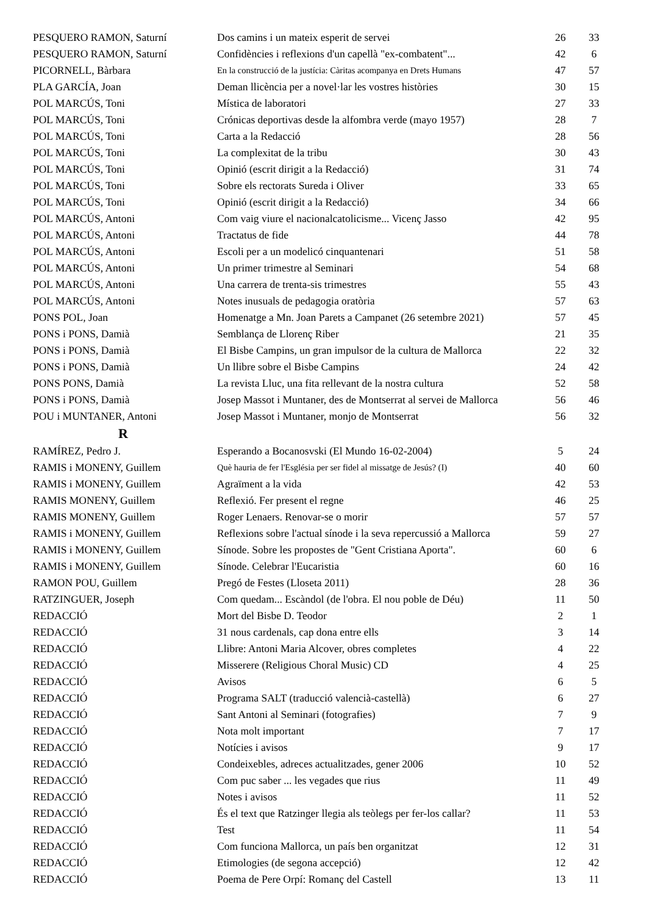| PESQUERO RAMON, Saturní | Dos camins i un mateix esperit de servei | 26 | 33 |
| PESQUERO RAMON, Saturní | Confidències i reflexions d'un capellà "ex-combatent"... | 42 | 6 |
| PICORNELL, Bàrbara | En la construcció de la justícia: Càritas acompanya en Drets Humans | 47 | 57 |
| PLA GARCÍA, Joan | Deman llicència per a novel·lar les vostres històries | 30 | 15 |
| POL MARCÚS, Toni | Mística de laboratori | 27 | 33 |
| POL MARCÚS, Toni | Crónicas deportivas desde la alfombra verde (mayo 1957) | 28 | 7 |
| POL MARCÚS, Toni | Carta a la Redacció | 28 | 56 |
| POL MARCÚS, Toni | La complexitat de la tribu | 30 | 43 |
| POL MARCÚS, Toni | Opinió (escrit dirigit a la Redacció) | 31 | 74 |
| POL MARCÚS, Toni | Sobre els rectorats Sureda i Oliver | 33 | 65 |
| POL MARCÚS, Toni | Opinió (escrit dirigit a la Redacció) | 34 | 66 |
| POL MARCÚS, Antoni | Com vaig viure el nacionalcatolicisme... Vicenç Jasso | 42 | 95 |
| POL MARCÚS, Antoni | Tractatus de fide | 44 | 78 |
| POL MARCÚS, Antoni | Escoli per a un modelicó cinquantenari | 51 | 58 |
| POL MARCÚS, Antoni | Un primer trimestre al Seminari | 54 | 68 |
| POL MARCÚS, Antoni | Una carrera de trenta-sis trimestres | 55 | 43 |
| POL MARCÚS, Antoni | Notes inusuals de pedagogia oratòria | 57 | 63 |
| PONS POL, Joan | Homenatge a Mn. Joan Parets a Campanet (26 setembre 2021) | 57 | 45 |
| PONS i PONS, Damià | Semblança de Llorenç Riber | 21 | 35 |
| PONS i PONS, Damià | El Bisbe Campins, un gran impulsor de la cultura de Mallorca | 22 | 32 |
| PONS i PONS, Damià | Un llibre sobre el Bisbe Campins | 24 | 42 |
| PONS PONS, Damià | La revista Lluc, una fita rellevant de la nostra cultura | 52 | 58 |
| PONS i PONS, Damià | Josep Massot i Muntaner, des de Montserrat al servei de Mallorca | 56 | 46 |
| POU i MUNTANER, Antoni | Josep Massot i Muntaner, monjo de Montserrat | 56 | 32 |
| R | | | |
| RAMÍREZ, Pedro J. | Esperando a Bocanosvski (El Mundo 16-02-2004) | 5 | 24 |
| RAMIS i MONENY, Guillem | Què hauria de fer l'Església per ser fidel al missatge de Jesús? (I) | 40 | 60 |
| RAMIS i MONENY, Guillem | Agraïment a la vida | 42 | 53 |
| RAMIS MONENY, Guillem | Reflexió. Fer present el regne | 46 | 25 |
| RAMIS MONENY, Guillem | Roger Lenaers. Renovar-se o morir | 57 | 57 |
| RAMIS i MONENY, Guillem | Reflexions sobre l'actual sínode i la seva repercussió a Mallorca | 59 | 27 |
| RAMIS i MONENY, Guillem | Sínode. Sobre les propostes de "Gent Cristiana Aporta". | 60 | 6 |
| RAMIS i MONENY, Guillem | Sínode. Celebrar l'Eucaristia | 60 | 16 |
| RAMON POU, Guillem | Pregó de Festes (Lloseta 2011) | 28 | 36 |
| RATZINGUER, Joseph | Com quedam... Escàndol (de l'obra. El nou poble de Déu) | 11 | 50 |
| REDACCIÓ | Mort del Bisbe D. Teodor | 2 | 1 |
| REDACCIÓ | 31 nous cardenals, cap dona entre ells | 3 | 14 |
| REDACCIÓ | Llibre: Antoni Maria Alcover, obres completes | 4 | 22 |
| REDACCIÓ | Misserere (Religious Choral Music) CD | 4 | 25 |
| REDACCIÓ | Avisos | 6 | 5 |
| REDACCIÓ | Programa SALT (traducció valencià-castellà) | 6 | 27 |
| REDACCIÓ | Sant Antoni al Seminari (fotografies) | 7 | 9 |
| REDACCIÓ | Nota molt important | 7 | 17 |
| REDACCIÓ | Notícies i avisos | 9 | 17 |
| REDACCIÓ | Condeixebles, adreces actualitzades, gener 2006 | 10 | 52 |
| REDACCIÓ | Com puc saber ... les vegades que rius | 11 | 49 |
| REDACCIÓ | Notes i avisos | 11 | 52 |
| REDACCIÓ | És el text que Ratzinger llegia als teòlegs per fer-los callar? | 11 | 53 |
| REDACCIÓ | Test | 11 | 54 |
| REDACCIÓ | Com funciona Mallorca, un país ben organitzat | 12 | 31 |
| REDACCIÓ | Etimologies (de segona accepció) | 12 | 42 |
| REDACCIÓ | Poema de Pere Orpí: Romanç del Castell | 13 | 11 |